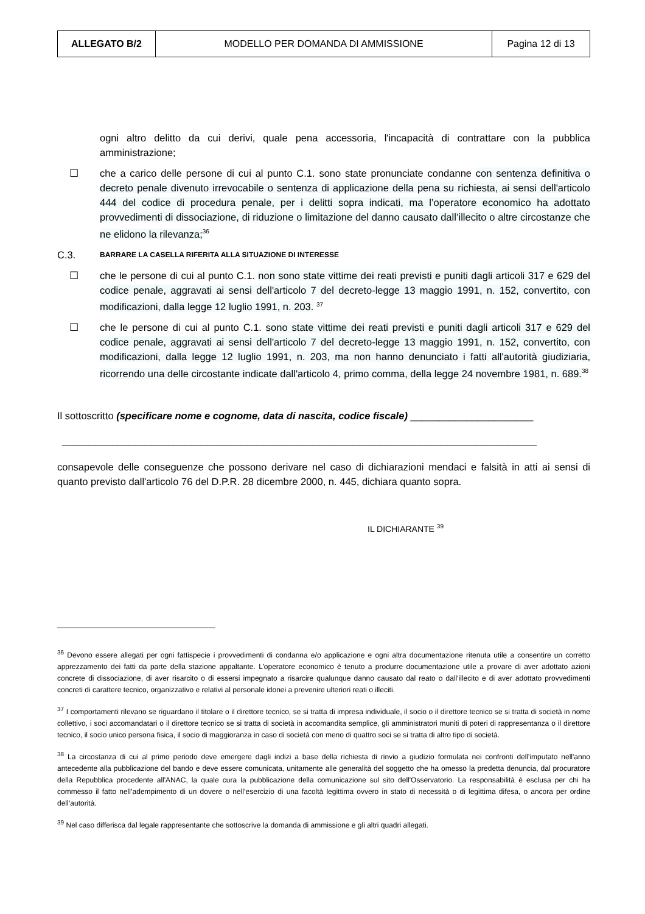| ALLEGATO B/2 | MODELLO PER DOMANDA DI AMMISSIONE | Pagina 12 di 13 |
ogni altro delitto da cui derivi, quale pena accessoria, l'incapacità di contrattare con la pubblica amministrazione;
☐ che a carico delle persone di cui al punto C.1. sono state pronunciate condanne con sentenza definitiva o decreto penale divenuto irrevocabile o sentenza di applicazione della pena su richiesta, ai sensi dell'articolo 444 del codice di procedura penale, per i delitti sopra indicati, ma l’operatore economico ha adottato provvedimenti di dissociazione, di riduzione o limitazione del danno causato dall’illecito o altre circostanze che ne elidono la rilevanza;<sup>36</sup>
C.3.
BARRARE LA CASELLA RIFERITA ALLA SITUAZIONE DI INTERESSE
☐ che le persone di cui al punto C.1. non sono state vittime dei reati previsti e puniti dagli articoli 317 e 629 del codice penale, aggravati ai sensi dell'articolo 7 del decreto-legge 13 maggio 1991, n. 152, convertito, con modificazioni, dalla legge 12 luglio 1991, n. 203. <sup>37</sup>
☐ che le persone di cui al punto C.1. sono state vittime dei reati previsti e puniti dagli articoli 317 e 629 del codice penale, aggravati ai sensi dell'articolo 7 del decreto-legge 13 maggio 1991, n. 152, convertito, con modificazioni, dalla legge 12 luglio 1991, n. 203, ma non hanno denunciato i fatti all'autorità giudiziaria, ricorrendo una delle circostante indicate dall'articolo 4, primo comma, della legge 24 novembre 1981, n. 689.<sup>38</sup>
Il sottoscritto (specificare nome e cognome, data di nascita, codice fiscale) ______________________
_____________________________________________________________________________________
consapevole delle conseguenze che possono derivare nel caso di dichiarazioni mendaci e falsità in atti ai sensi di quanto previsto dall'articolo 76 del D.P.R. 28 dicembre 2000, n. 445, dichiara quanto sopra.
IL DICHIARANTE <sup>39</sup>
<sup>36</sup> Devono essere allegati per ogni fattispecie i provvedimenti di condanna e/o applicazione e ogni altra documentazione ritenuta utile a consentire un corretto apprezzamento dei fatti da parte della stazione appaltante. L’operatore economico è tenuto a produrre documentazione utile a provare di aver adottato azioni concrete di dissociazione, di aver risarcito o di essersi impegnato a risarcire qualunque danno causato dal reato o dall'illecito e di aver adottato provvedimenti concreti di carattere tecnico, organizzativo e relativi al personale idonei a prevenire ulteriori reati o illeciti.
<sup>37</sup> I comportamenti rilevano se riguardano il titolare o il direttore tecnico, se si tratta di impresa individuale, il socio o il direttore tecnico se si tratta di società in nome collettivo, i soci accomandatari o il direttore tecnico se si tratta di società in accomandita semplice, gli amministratori muniti di poteri di rappresentanza o il direttore tecnico, il socio unico persona fisica, il socio di maggioranza in caso di società con meno di quattro soci se si tratta di altro tipo di società.
<sup>38</sup> La circostanza di cui al primo periodo deve emergere dagli indizi a base della richiesta di rinvio a giudizio formulata nei confronti dell'imputato nell'anno antecedente alla pubblicazione del bando e deve essere comunicata, unitamente alle generalità del soggetto che ha omesso la predetta denuncia, dal procuratore della Repubblica procedente all'ANAC, la quale cura la pubblicazione della comunicazione sul sito dell'Osservatorio. La responsabilità è esclusa per chi ha commesso il fatto nell’adempimento di un dovere o nell’esercizio di una facoltà legittima ovvero in stato di necessità o di legittima difesa, o ancora per ordine dell’autorità.
<sup>39</sup> Nel caso differisca dal legale rappresentante che sottoscrive la domanda di ammissione e gli altri quadri allegati.